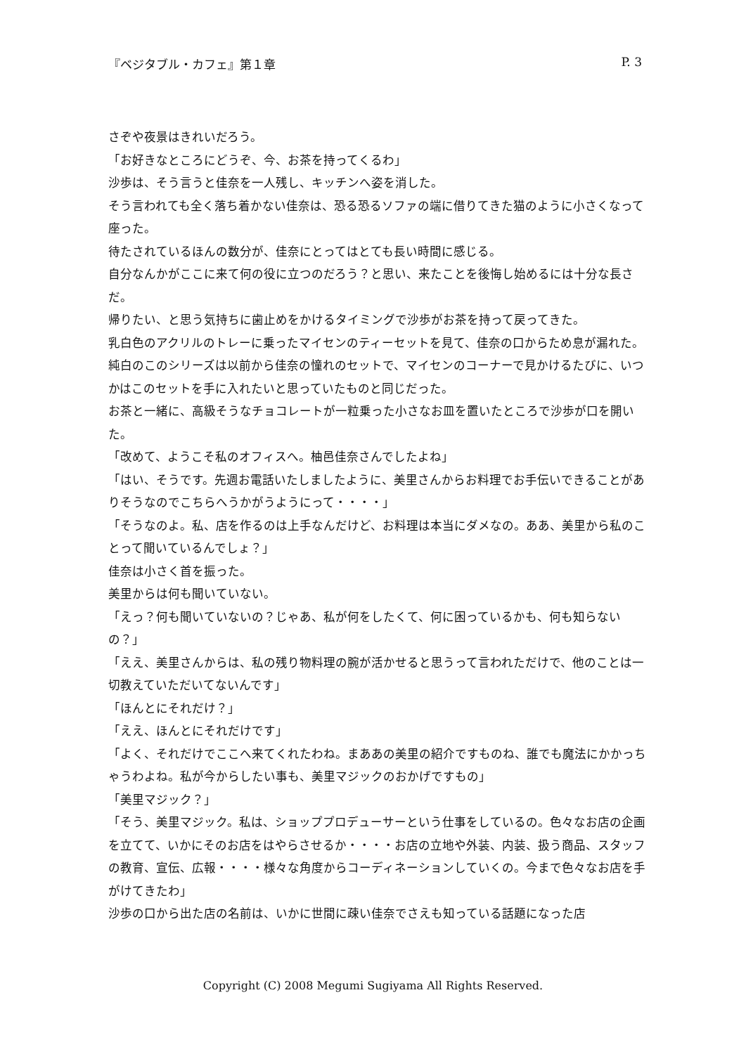『ベジタブル・カフェ』第１章 P. 3
さぞや夜景はきれいだろう。
「お好きなところにどうぞ、今、お茶を持ってくるわ」
沙歩は、そう言うと佳奈を一人残し、キッチンへ姿を消した。
そう言われても全く落ち着かない佳奈は、恐る恐るソファの端に借りてきた猫のように小さくなって座った。
待たされているほんの数分が、佳奈にとってはとても長い時間に感じる。
自分なんかがここに来て何の役に立つのだろう？と思い、来たことを後悔し始めるには十分な長さだ。
帰りたい、と思う気持ちに歯止めをかけるタイミングで沙歩がお茶を持って戻ってきた。
乳白色のアクリルのトレーに乗ったマイセンのティーセットを見て、佳奈の口からため息が漏れた。
純白のこのシリーズは以前から佳奈の憧れのセットで、マイセンのコーナーで見かけるたびに、いつかはこのセットを手に入れたいと思っていたものと同じだった。
お茶と一緒に、高級そうなチョコレートが一粒乗った小さなお皿を置いたところで沙歩が口を開いた。
「改めて、ようこそ私のオフィスへ。柚邑佳奈さんでしたよね」
「はい、そうです。先週お電話いたしましたように、美里さんからお料理でお手伝いできることがありそうなのでこちらへうかがうようにって・・・・」
「そうなのよ。私、店を作るのは上手なんだけど、お料理は本当にダメなの。ああ、美里から私のことって聞いているんでしょ？」
佳奈は小さく首を振った。
美里からは何も聞いていない。
「えっ？何も聞いていないの？じゃあ、私が何をしたくて、何に困っているかも、何も知らないの？」
「ええ、美里さんからは、私の残り物料理の腕が活かせると思うって言われただけで、他のことは一切教えていただいてないんです」
「ほんとにそれだけ？」
「ええ、ほんとにそれだけです」
「よく、それだけでここへ来てくれたわね。まああの美里の紹介ですものね、誰でも魔法にかかっちゃうわよね。私が今からしたい事も、美里マジックのおかげですもの」
「美里マジック？」
「そう、美里マジック。私は、ショッププロデューサーという仕事をしているの。色々なお店の企画を立てて、いかにそのお店をはやらさせるか・・・・お店の立地や外装、内装、扱う商品、スタッフの教育、宣伝、広報・・・・様々な角度からコーディネーションしていくの。今まで色々なお店を手がけてきたわ」
沙歩の口から出た店の名前は、いかに世間に疎い佳奈でさえも知っている話題になった店
Copyright (C) 2008 Megumi Sugiyama All Rights Reserved.